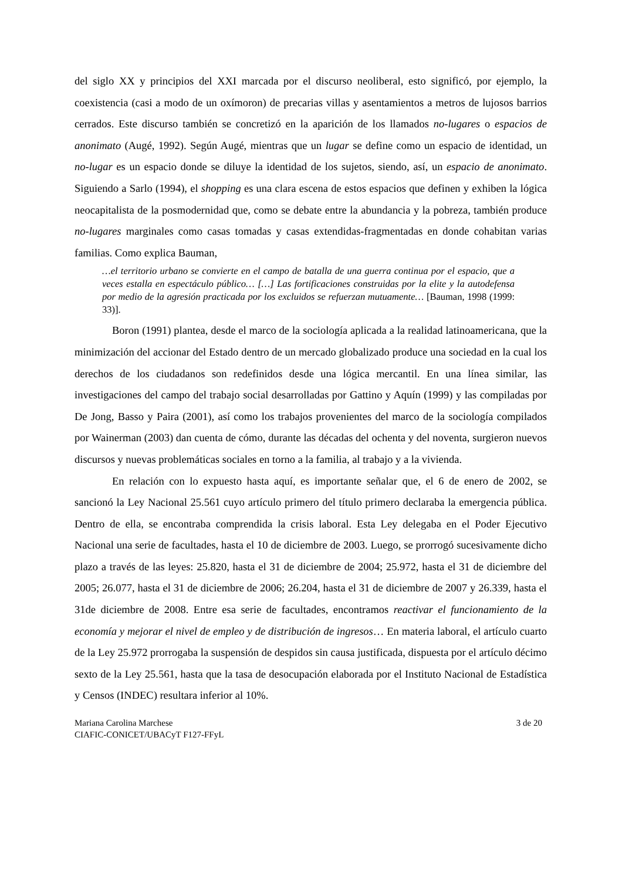del siglo XX y principios del XXI marcada por el discurso neoliberal, esto significó, por ejemplo, la coexistencia (casi a modo de un oxímoron) de precarias villas y asentamientos a metros de lujosos barrios cerrados. Este discurso también se concretizó en la aparición de los llamados no-lugares o espacios de anonimato (Augé, 1992). Según Augé, mientras que un lugar se define como un espacio de identidad, un no-lugar es un espacio donde se diluye la identidad de los sujetos, siendo, así, un espacio de anonimato. Siguiendo a Sarlo (1994), el shopping es una clara escena de estos espacios que definen y exhiben la lógica neocapitalista de la posmodernidad que, como se debate entre la abundancia y la pobreza, también produce no-lugares marginales como casas tomadas y casas extendidas-fragmentadas en donde cohabitan varias familias. Como explica Bauman,
…el territorio urbano se convierte en el campo de batalla de una guerra continua por el espacio, que a veces estalla en espectáculo público… […] Las fortificaciones construidas por la elite y la autodefensa por medio de la agresión practicada por los excluidos se refuerzan mutuamente… [Bauman, 1998 (1999: 33)].
Boron (1991) plantea, desde el marco de la sociología aplicada a la realidad latinoamericana, que la minimización del accionar del Estado dentro de un mercado globalizado produce una sociedad en la cual los derechos de los ciudadanos son redefinidos desde una lógica mercantil. En una línea similar, las investigaciones del campo del trabajo social desarrolladas por Gattino y Aquín (1999) y las compiladas por De Jong, Basso y Paira (2001), así como los trabajos provenientes del marco de la sociología compilados por Wainerman (2003) dan cuenta de cómo, durante las décadas del ochenta y del noventa, surgieron nuevos discursos y nuevas problemáticas sociales en torno a la familia, al trabajo y a la vivienda.
En relación con lo expuesto hasta aquí, es importante señalar que, el 6 de enero de 2002, se sancionó la Ley Nacional 25.561 cuyo artículo primero del título primero declaraba la emergencia pública. Dentro de ella, se encontraba comprendida la crisis laboral. Esta Ley delegaba en el Poder Ejecutivo Nacional una serie de facultades, hasta el 10 de diciembre de 2003. Luego, se prorrogó sucesivamente dicho plazo a través de las leyes: 25.820, hasta el 31 de diciembre de 2004; 25.972, hasta el 31 de diciembre del 2005; 26.077, hasta el 31 de diciembre de 2006; 26.204, hasta el 31 de diciembre de 2007 y 26.339, hasta el 31de diciembre de 2008. Entre esa serie de facultades, encontramos reactivar el funcionamiento de la economía y mejorar el nivel de empleo y de distribución de ingresos… En materia laboral, el artículo cuarto de la Ley 25.972 prorrogaba la suspensión de despidos sin causa justificada, dispuesta por el artículo décimo sexto de la Ley 25.561, hasta que la tasa de desocupación elaborada por el Instituto Nacional de Estadística y Censos (INDEC) resultara inferior al 10%.
Mariana Carolina Marchese
CIAFIC-CONICET/UBACyT F127-FFyL
3 de 20